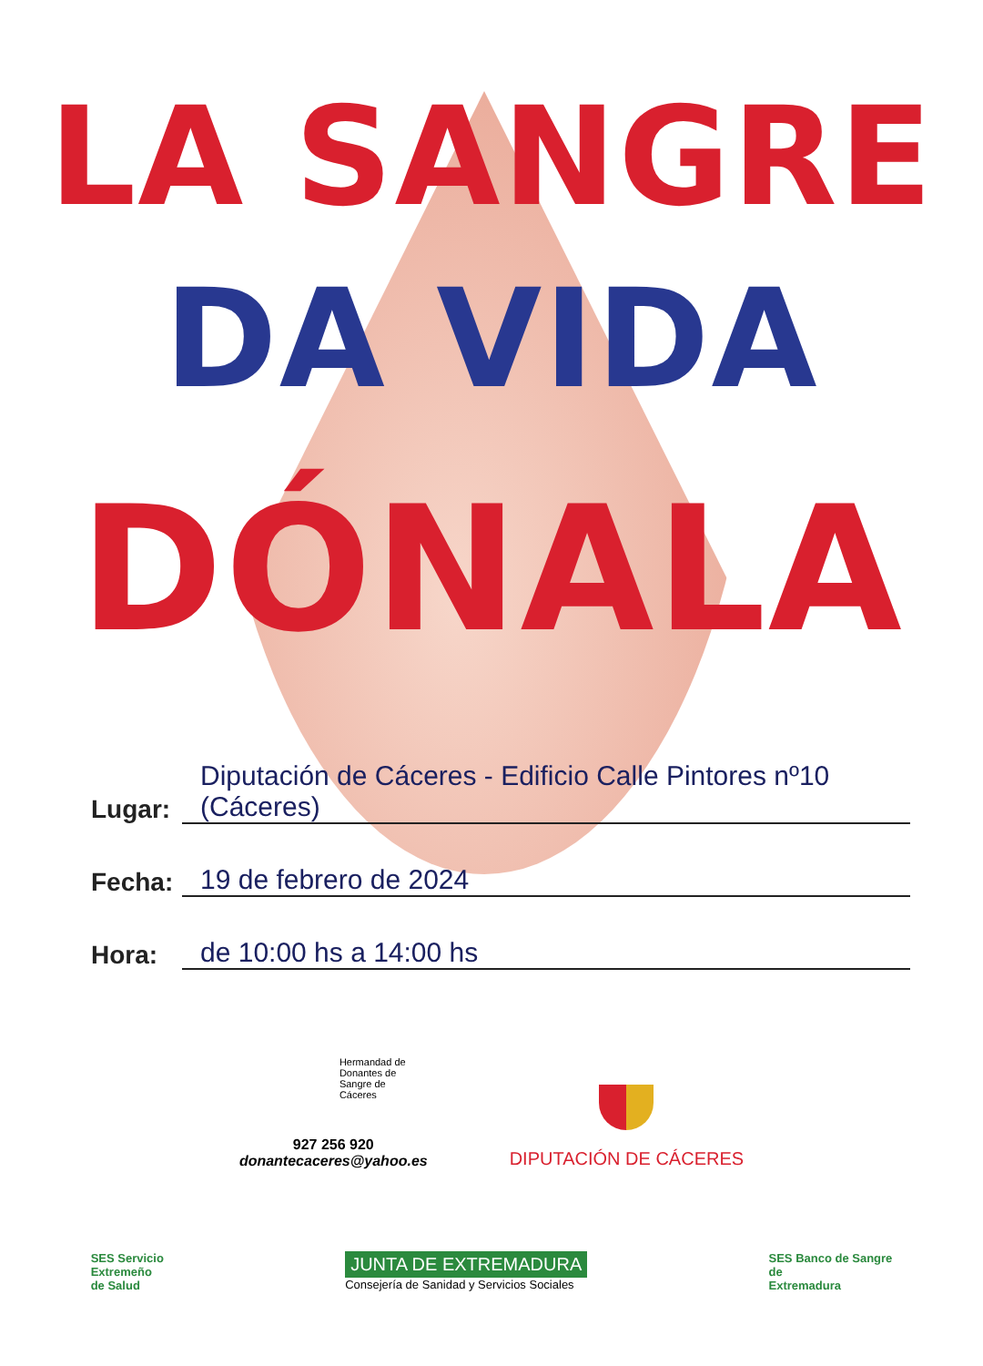LA SANGRE
DA VIDA
DÓNALA
Lugar: Diputación de Cáceres - Edificio Calle Pintores nº10 (Cáceres)
Fecha: 19 de febrero de 2024
Hora: de 10:00 hs a 14:00 hs
Hermandad de
Donantes de
Sangre de
Cáceres
927 256 920
donantecaceres@yahoo.es
DIPUTACIÓN DE CÁCERES
SES Servicio
Extremeño
de Salud
JUNTA DE EXTREMADURA
Consejería de Sanidad y Servicios Sociales
SES Banco de Sangre
de
Extremadura